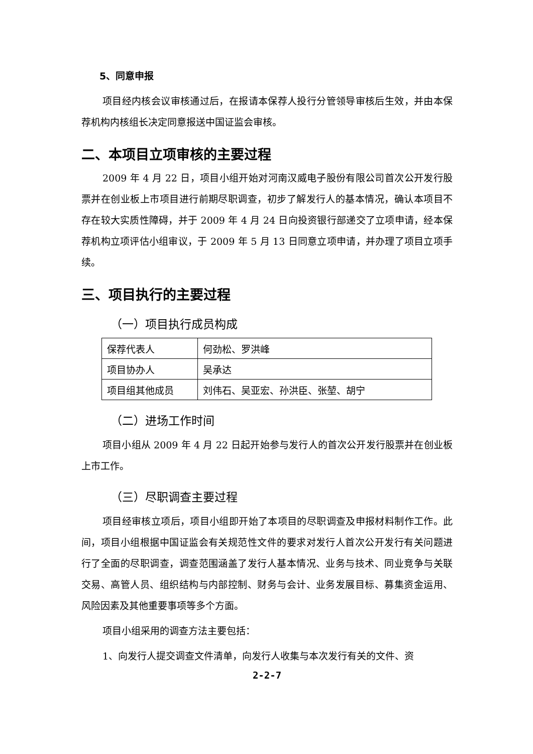5、同意申报
项目经内核会议审核通过后，在报请本保荐人投行分管领导审核后生效，并由本保荐机构内核组长决定同意报送中国证监会审核。
二、本项目立项审核的主要过程
2009 年 4 月 22 日，项目小组开始对河南汉威电子股份有限公司首次公开发行股票并在创业板上市项目进行前期尽职调查，初步了解发行人的基本情况，确认本项目不存在较大实质性障碍，并于 2009 年 4 月 24 日向投资银行部递交了立项申请，经本保荐机构立项评估小组审议，于 2009 年 5 月 13 日同意立项申请，并办理了项目立项手续。
三、项目执行的主要过程
（一）项目执行成员构成
| 保荐代表人 | 何劲松、罗洪峰 |
| 项目协办人 | 吴承达 |
| 项目组其他成员 | 刘伟石、吴亚宏、孙洪臣、张堃、胡宁 |
（二）进场工作时间
项目小组从 2009 年 4 月 22 日起开始参与发行人的首次公开发行股票并在创业板上市工作。
（三）尽职调查主要过程
项目经审核立项后，项目小组即开始了本项目的尽职调查及申报材料制作工作。此间，项目小组根据中国证监会有关规范性文件的要求对发行人首次公开发行有关问题进行了全面的尽职调查，调查范围涵盖了发行人基本情况、业务与技术、同业竞争与关联交易、高管人员、组织结构与内部控制、财务与会计、业务发展目标、募集资金运用、风险因素及其他重要事项等多个方面。
项目小组采用的调查方法主要包括：
1、向发行人提交调查文件清单，向发行人收集与本次发行有关的文件、资
2-2-7